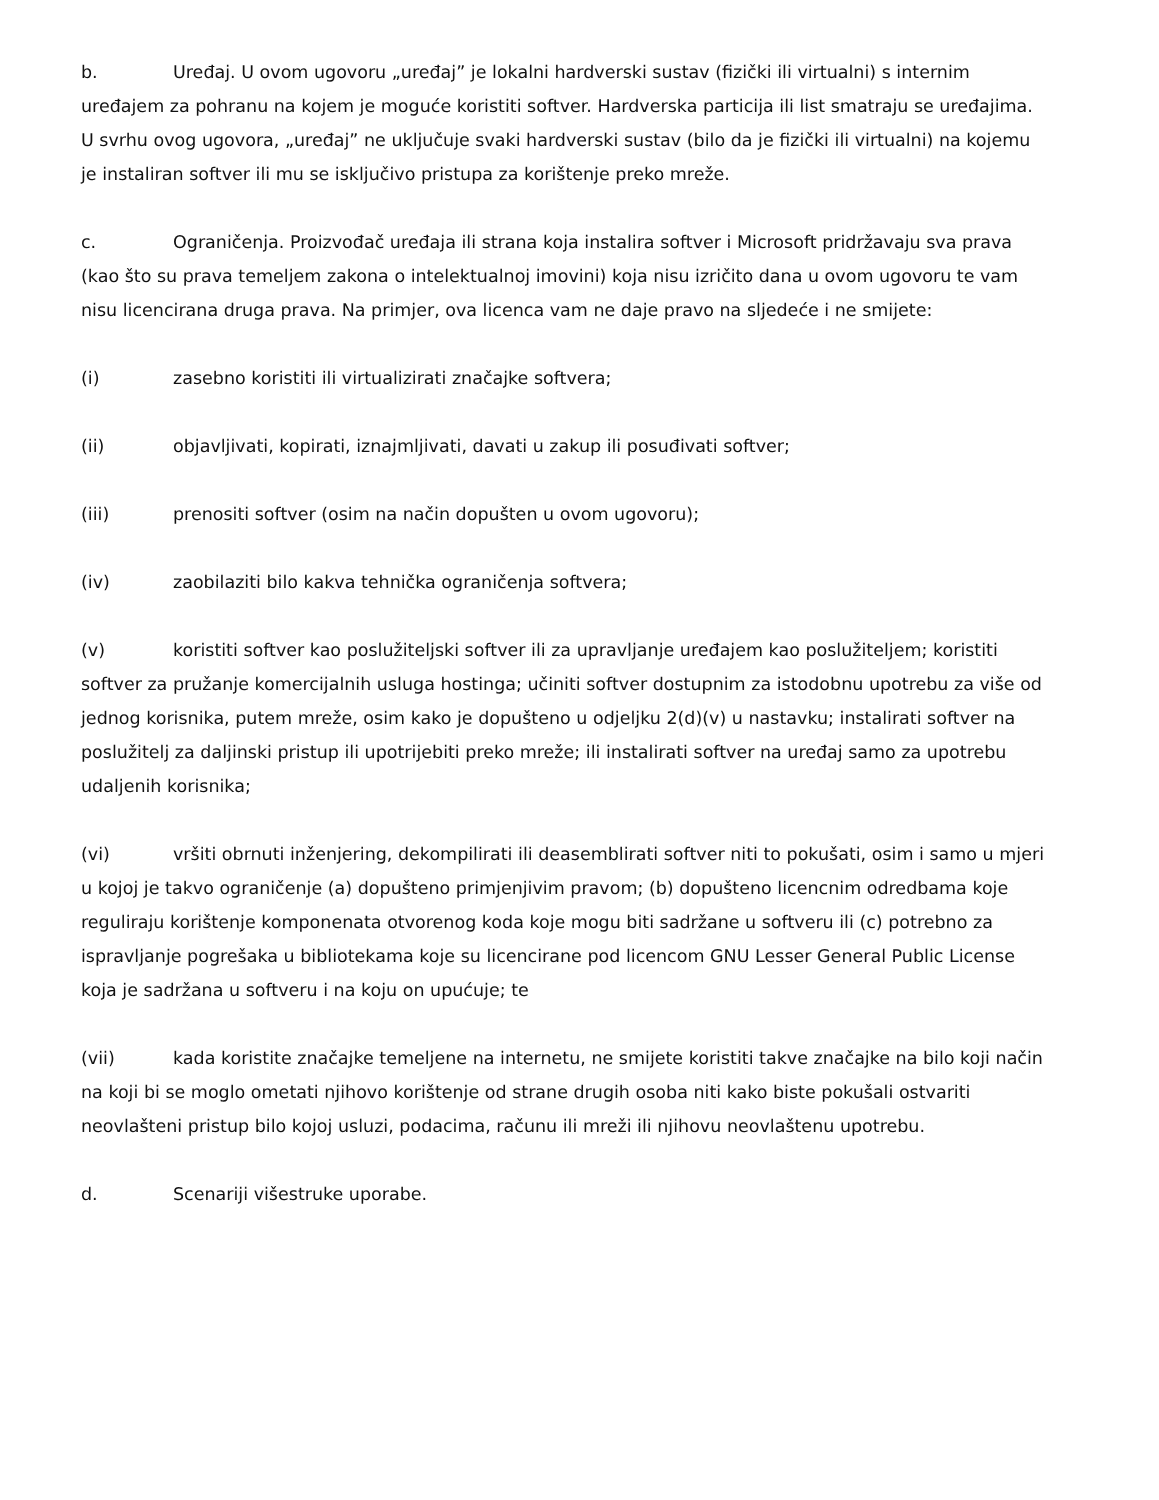b. Uređaj. U ovom ugovoru „uređaj” je lokalni hardverski sustav (fizički ili virtualni) s internim uređajem za pohranu na kojem je moguće koristiti softver. Hardverska particija ili list smatraju se uređajima. U svrhu ovog ugovora, „uređaj” ne uključuje svaki hardverski sustav (bilo da je fizički ili virtualni) na kojemu je instaliran softver ili mu se isključivo pristupa za korištenje preko mreže.
c. Ograničenja. Proizvođač uređaja ili strana koja instalira softver i Microsoft pridržavaju sva prava (kao što su prava temeljem zakona o intelektualnoj imovini) koja nisu izričito dana u ovom ugovoru te vam nisu licencirana druga prava. Na primjer, ova licenca vam ne daje pravo na sljedeće i ne smijete:
(i) zasebno koristiti ili virtualizirati značajke softvera;
(ii) objavljivati, kopirati, iznajmljivati, davati u zakup ili posuđivati softver;
(iii) prenositi softver (osim na način dopušten u ovom ugovoru);
(iv) zaobilaziti bilo kakva tehnička ograničenja softvera;
(v) koristiti softver kao poslužiteljski softver ili za upravljanje uređajem kao poslužiteljem; koristiti softver za pružanje komercijalnih usluga hostinga; učiniti softver dostupnim za istodobnu upotrebu za više od jednog korisnika, putem mreže, osim kako je dopušteno u odjeljku 2(d)(v) u nastavku; instalirati softver na poslužitelj za daljinski pristup ili upotrijebiti preko mreže; ili instalirati softver na uređaj samo za upotrebu udaljenih korisnika;
(vi) vršiti obrnuti inženjering, dekompilirati ili deasemblirati softver niti to pokušati, osim i samo u mjeri u kojoj je takvo ograničenje (a) dopušteno primjenjivim pravom; (b) dopušteno licencnim odredbama koje reguliraju korištenje komponenata otvorenog koda koje mogu biti sadržane u softveru ili (c) potrebno za ispravljanje pogrešaka u bibliotekama koje su licencirane pod licencom GNU Lesser General Public License koja je sadržana u softveru i na koju on upućuje; te
(vii) kada koristite značajke temeljene na internetu, ne smijete koristiti takve značajke na bilo koji način na koji bi se moglo ometati njihovo korištenje od strane drugih osoba niti kako biste pokušali ostvariti neovlašteni pristup bilo kojoj usluzi, podacima, računu ili mreži ili njihovu neovlaštenu upotrebu.
d. Scenariji višestruke uporabe.